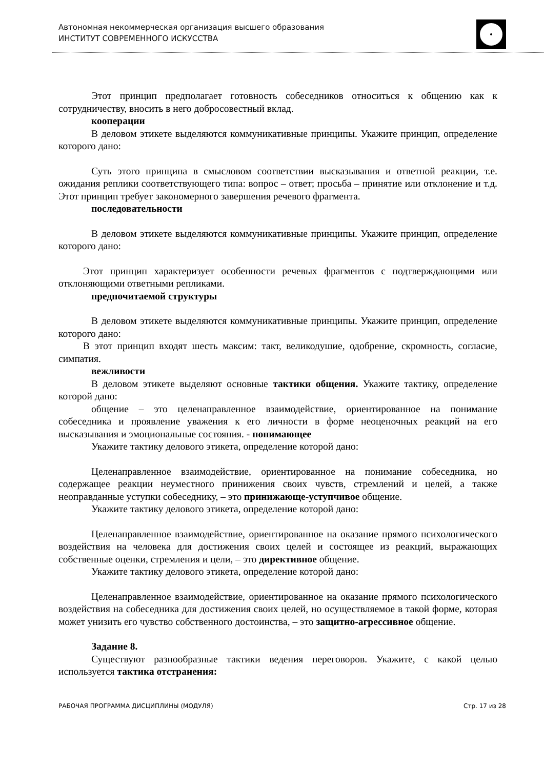Автономная некоммерческая организация высшего образования
ИНСТИТУТ СОВРЕМЕННОГО ИСКУССТВА
Этот принцип предполагает готовность собеседников относиться к общению как к сотрудничеству, вносить в него добросовестный вклад.
кооперации
В деловом этикете выделяются коммуникативные принципы. Укажите принцип, определение которого дано:
Суть этого принципа в смысловом соответствии высказывания и ответной реакции, т.е. ожидания реплики соответствующего типа: вопрос – ответ; просьба – принятие или отклонение и т.д. Этот принцип требует закономерного завершения речевого фрагмента.
последовательности
В деловом этикете выделяются коммуникативные принципы. Укажите принцип, определение которого дано:
Этот принцип характеризует особенности речевых фрагментов с подтверждающими или отклоняющими ответными репликами.
предпочитаемой структуры
В деловом этикете выделяются коммуникативные принципы. Укажите принцип, определение которого дано:
В этот принцип входят шесть максим: такт, великодушие, одобрение, скромность, согласие, симпатия.
вежливости
В деловом этикете выделяют основные тактики общения. Укажите тактику, определение которой дано:
общение – это целенаправленное взаимодействие, ориентированное на понимание собеседника и проявление уважения к его личности в форме неоценочных реакций на его высказывания и эмоциональные состояния. - понимающее
Укажите тактику делового этикета, определение которой дано:
Целенаправленное взаимодействие, ориентированное на понимание собеседника, но содержащее реакции неуместного принижения своих чувств, стремлений и целей, а также неоправданные уступки собеседнику, – это принижающе-уступчивое общение.
Укажите тактику делового этикета, определение которой дано:
Целенаправленное взаимодействие, ориентированное на оказание прямого психологического воздействия на человека для достижения своих целей и состоящее из реакций, выражающих собственные оценки, стремления и цели, – это директивное общение.
Укажите тактику делового этикета, определение которой дано:
Целенаправленное взаимодействие, ориентированное на оказание прямого психологического воздействия на собеседника для достижения своих целей, но осуществляемое в такой форме, которая может унизить его чувство собственного достоинства, – это защитно-агрессивное общение.
Задание 8.
Существуют разнообразные тактики ведения переговоров. Укажите, с какой целью используется тактика отстранения:
РАБОЧАЯ ПРОГРАММА ДИСЦИПЛИНЫ (МОДУЛЯ) Стр. 17 из 28